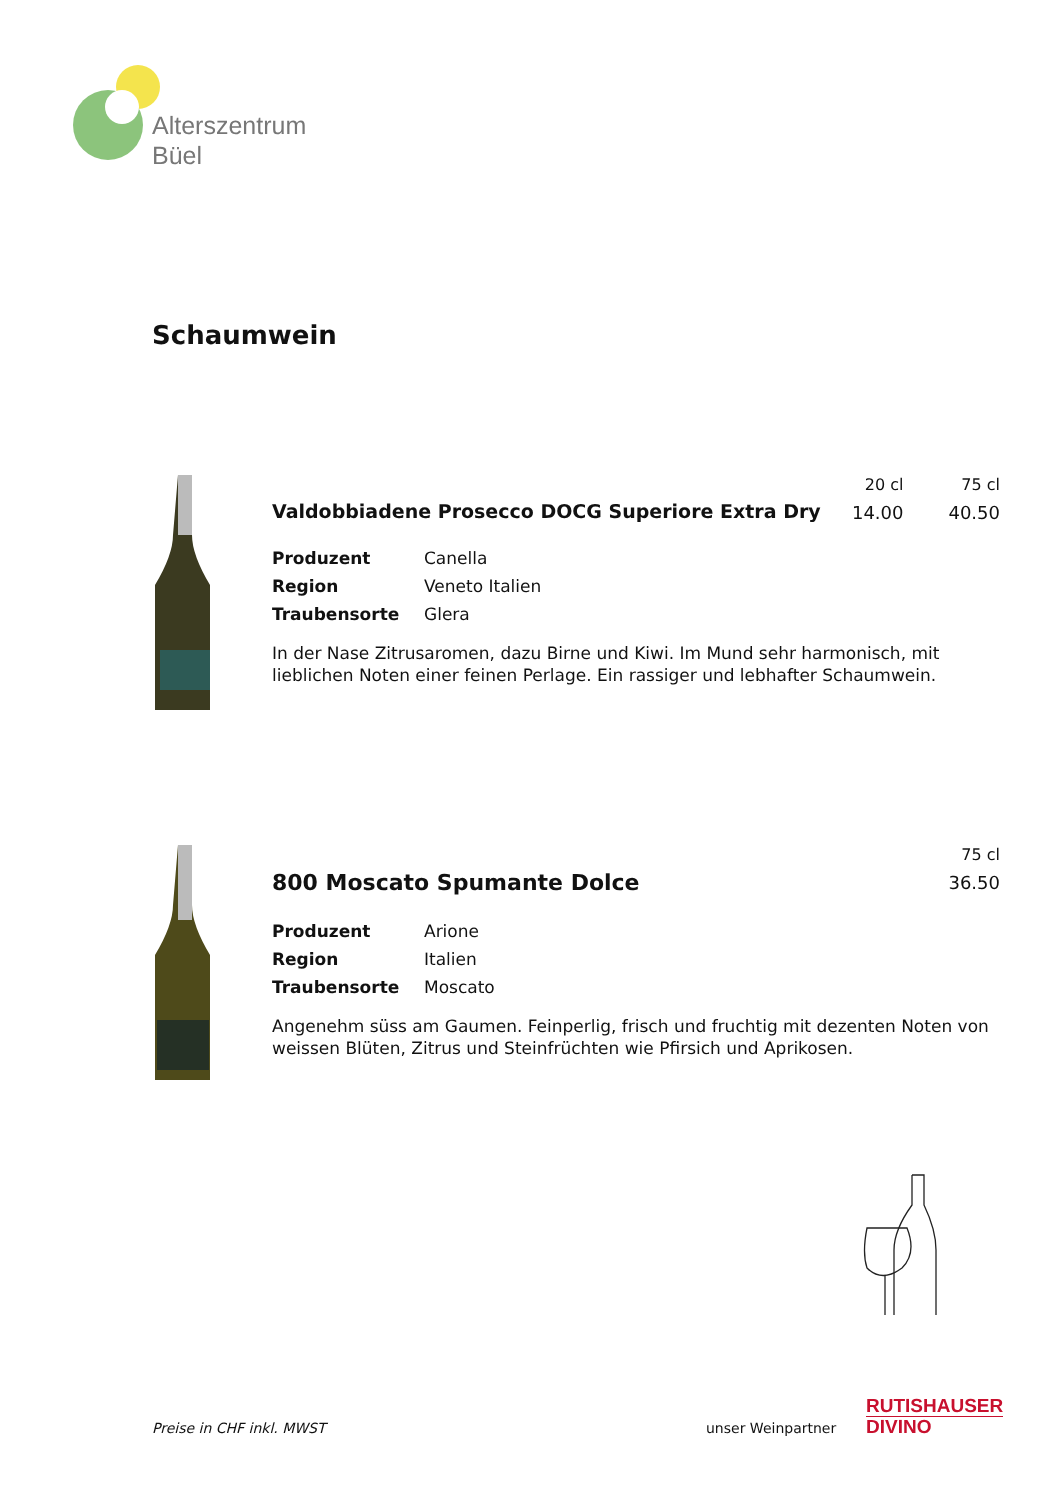Alterszentrum
Büel
Schaumwein
20 cl
14.00
75 cl
40.50
Valdobbiadene Prosecco DOCG Superiore Extra Dry
Produzent Canella
Region Veneto Italien
Traubensorte Glera
In der Nase Zitrusaromen, dazu Birne und Kiwi. Im Mund sehr harmonisch, mit lieblichen Noten einer feinen Perlage. Ein rassiger und lebhafter Schaumwein.
75 cl
36.50
800 Moscato Spumante Dolce
Produzent Arione
Region Italien
Traubensorte Moscato
Angenehm süss am Gaumen. Feinperlig, frisch und fruchtig mit dezenten Noten von weissen Blüten, Zitrus und Steinfrüchten wie Pfirsich und Aprikosen.
Preise in CHF inkl. MWST unser Weinpartner
RUTISHAUSER
DIVINO